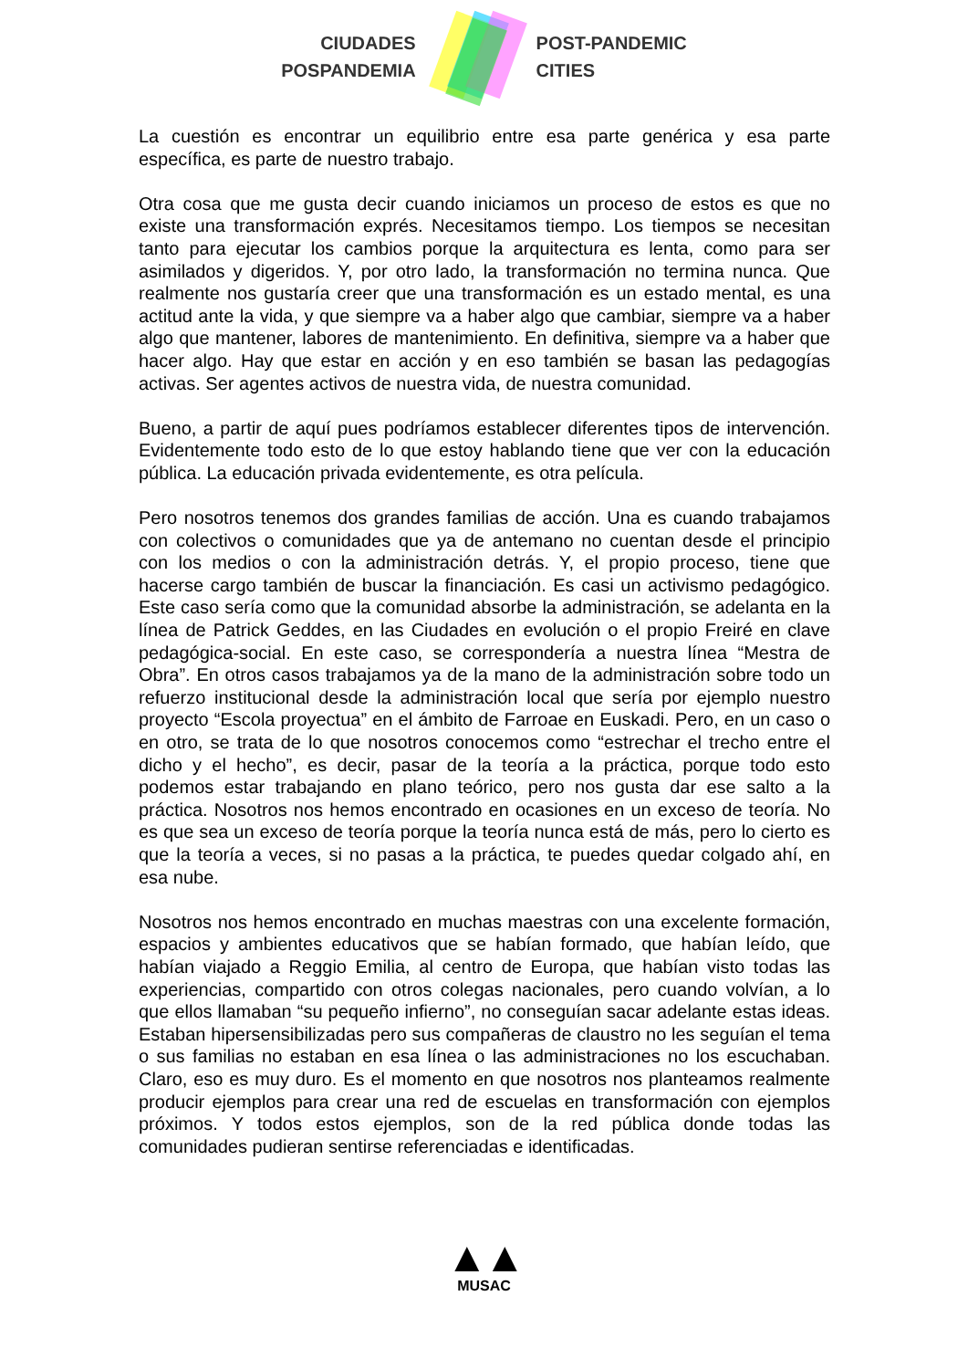CIUDADES
POSPANDEMIA
POST-PANDEMIC
CITIES
La cuestión es encontrar un equilibrio entre esa parte genérica y esa parte específica, es parte de nuestro trabajo.
Otra cosa que me gusta decir cuando iniciamos un proceso de estos es que no existe una transformación exprés. Necesitamos tiempo. Los tiempos se necesitan tanto para ejecutar los cambios porque la arquitectura es lenta, como para ser asimilados y digeridos. Y, por otro lado, la transformación no termina nunca. Que realmente nos gustaría creer que una transformación es un estado mental, es una actitud ante la vida, y que siempre va a haber algo que cambiar, siempre va a haber algo que mantener, labores de mantenimiento. En definitiva, siempre va a haber que hacer algo. Hay que estar en acción y en eso también se basan las pedagogías activas. Ser agentes activos de nuestra vida, de nuestra comunidad.
Bueno, a partir de aquí pues podríamos establecer diferentes tipos de intervención. Evidentemente todo esto de lo que estoy hablando tiene que ver con la educación pública. La educación privada evidentemente, es otra película.
Pero nosotros tenemos dos grandes familias de acción. Una es cuando trabajamos con colectivos o comunidades que ya de antemano no cuentan desde el principio con los medios o con la administración detrás. Y, el propio proceso, tiene que hacerse cargo también de buscar la financiación. Es casi un activismo pedagógico. Este caso sería como que la comunidad absorbe la administración, se adelanta en la línea de Patrick Geddes, en las Ciudades en evolución o el propio Freiré en clave pedagógica-social. En este caso, se correspondería a nuestra línea “Mestra de Obra”. En otros casos trabajamos ya de la mano de la administración sobre todo un refuerzo institucional desde la administración local que sería por ejemplo nuestro proyecto “Escola proyectua” en el ámbito de Farroae en Euskadi. Pero, en un caso o en otro, se trata de lo que nosotros conocemos como “estrechar el trecho entre el dicho y el hecho”, es decir, pasar de la teoría a la práctica, porque todo esto podemos estar trabajando en plano teórico, pero nos gusta dar ese salto a la práctica. Nosotros nos hemos encontrado en ocasiones en un exceso de teoría. No es que sea un exceso de teoría porque la teoría nunca está de más, pero lo cierto es que la teoría a veces, si no pasas a la práctica, te puedes quedar colgado ahí, en esa nube.
Nosotros nos hemos encontrado en muchas maestras con una excelente formación, espacios y ambientes educativos que se habían formado, que habían leído, que habían viajado a Reggio Emilia, al centro de Europa, que habían visto todas las experiencias, compartido con otros colegas nacionales, pero cuando volvían, a lo que ellos llamaban “su pequeño infierno”, no conseguían sacar adelante estas ideas. Estaban hipersensibilizadas pero sus compañeras de claustro no les seguían el tema o sus familias no estaban en esa línea o las administraciones no los escuchaban. Claro, eso es muy duro. Es el momento en que nosotros nos planteamos realmente producir ejemplos para crear una red de escuelas en transformación con ejemplos próximos. Y todos estos ejemplos, son de la red pública donde todas las comunidades pudieran sentirse referenciadas e identificadas.
▲▲
MUSAC